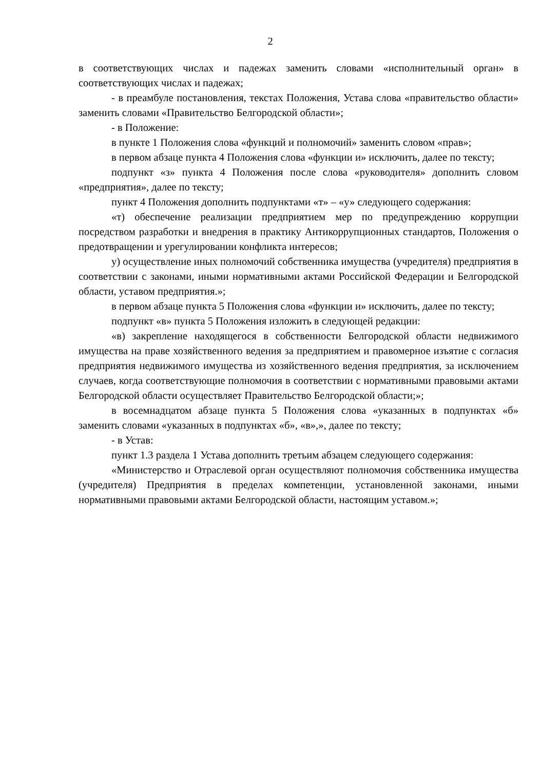2
в соответствующих числах и падежах заменить словами «исполнительный орган» в соответствующих числах и падежах;
- в преамбуле постановления, текстах Положения, Устава слова «правительство области» заменить словами «Правительство Белгородской области»;
- в Положение:
в пункте 1 Положения слова «функций и полномочий» заменить словом «прав»;
в первом абзаце пункта 4 Положения слова «функции и» исключить, далее по тексту;
подпункт «з» пункта 4 Положения после слова «руководителя» дополнить словом «предприятия», далее по тексту;
пункт 4 Положения дополнить подпунктами «т» – «у» следующего содержания:
«т) обеспечение реализации предприятием мер по предупреждению коррупции посредством разработки и внедрения в практику Антикоррупционных стандартов, Положения о предотвращении и урегулировании конфликта интересов;
у) осуществление иных полномочий собственника имущества (учредителя) предприятия в соответствии с законами, иными нормативными актами Российской Федерации и Белгородской области, уставом предприятия.»;
в первом абзаце пункта 5 Положения слова «функции и» исключить, далее по тексту;
подпункт «в» пункта 5 Положения изложить в следующей редакции:
«в) закрепление находящегося в собственности Белгородской области недвижимого имущества на праве хозяйственного ведения за предприятием и правомерное изъятие с согласия предприятия недвижимого имущества из хозяйственного ведения предприятия, за исключением случаев, когда соответствующие полномочия в соответствии с нормативными правовыми актами Белгородской области осуществляет Правительство Белгородской области;»;
в восемнадцатом абзаце пункта 5 Положения слова «указанных в подпунктах «б» заменить словами «указанных в подпунктах «б», «в»,», далее по тексту;
- в Устав:
пункт 1.3 раздела 1 Устава дополнить третьим абзацем следующего содержания:
«Министерство и Отраслевой орган осуществляют полномочия собственника имущества (учредителя) Предприятия в пределах компетенции, установленной законами, иными нормативными правовыми актами Белгородской области, настоящим уставом.»;